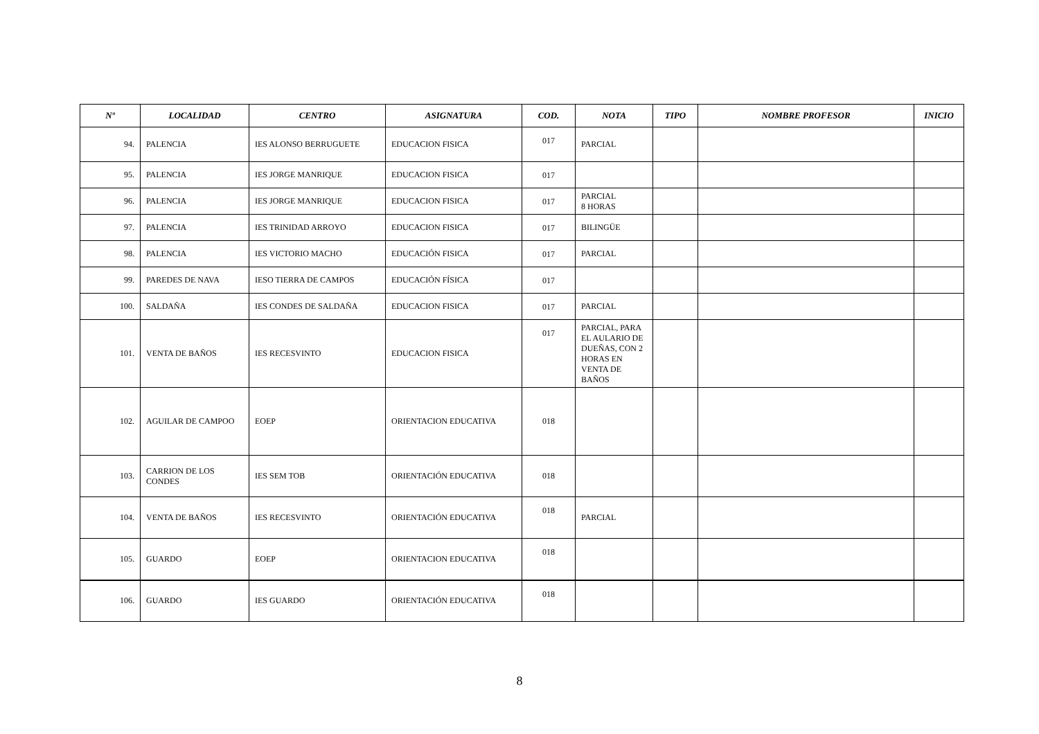| Nº | LOCALIDAD | CENTRO | ASIGNATURA | COD. | NOTA | TIPO | NOMBRE PROFESOR | INICIO |
| --- | --- | --- | --- | --- | --- | --- | --- | --- |
| 94. | PALENCIA | IES ALONSO BERRUGUETE | EDUCACION FISICA | 017 | PARCIAL | | | |
| 95. | PALENCIA | IES JORGE MANRIQUE | EDUCACION FISICA | 017 | | | | |
| 96. | PALENCIA | IES JORGE MANRIQUE | EDUCACION FISICA | 017 | PARCIAL 8 HORAS | | | |
| 97. | PALENCIA | IES TRINIDAD ARROYO | EDUCACION FISICA | 017 | BILINGÜE | | | |
| 98. | PALENCIA | IES VICTORIO MACHO | EDUCACIÓN FISICA | 017 | PARCIAL | | | |
| 99. | PAREDES DE NAVA | IESO TIERRA DE CAMPOS | EDUCACIÓN FÍSICA | 017 | | | | |
| 100. | SALDAÑA | IES CONDES DE SALDAÑA | EDUCACION FISICA | 017 | PARCIAL | | | |
| 101. | VENTA DE BAÑOS | IES RECESVINTO | EDUCACION FISICA | 017 | PARCIAL, PARA EL AULARIO DE DUEÑAS, CON 2 HORAS EN VENTA DE BAÑOS | | | |
| 102. | AGUILAR DE CAMPOO | EOEP | ORIENTACION EDUCATIVA | 018 | | | | |
| 103. | CARRION DE LOS CONDES | IES SEM TOB | ORIENTACIÓN EDUCATIVA | 018 | | | | |
| 104. | VENTA DE BAÑOS | IES RECESVINTO | ORIENTACIÓN EDUCATIVA | 018 | PARCIAL | | | |
| 105. | GUARDO | EOEP | ORIENTACION EDUCATIVA | 018 | | | | |
| 106. | GUARDO | IES GUARDO | ORIENTACIÓN EDUCATIVA | 018 | | | | |
8